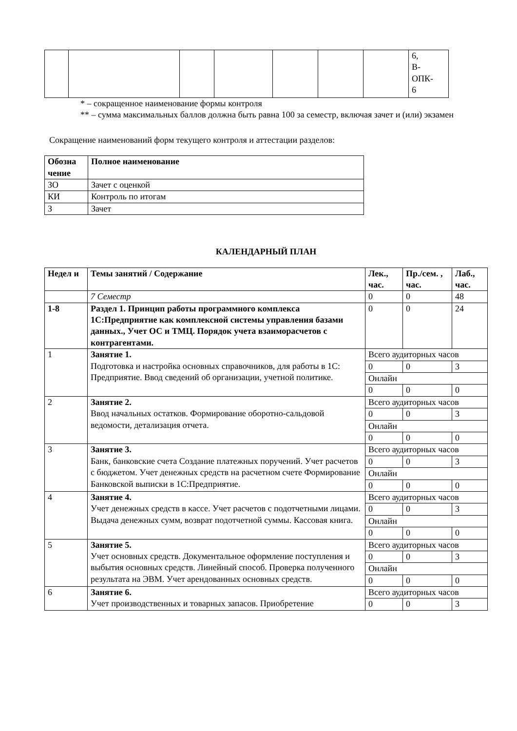| | | | | | | | 6, В- ОПК- 6 |
* – сокращенное наименование формы контроля
** – сумма максимальных баллов должна быть равна 100 за семестр, включая зачет и (или) экзамен
Сокращение наименований форм текущего контроля и аттестации разделов:
| Обозна чение | Полное наименование |
| --- | --- |
| ЗО | Зачет с оценкой |
| КИ | Контроль по итогам |
| З | Зачет |
КАЛЕНДАРНЫЙ ПЛАН
| Недел и | Темы занятий / Содержание | Лек., час. | Пр./сем. , час. | Лаб., час. |
| --- | --- | --- | --- | --- |
| | 7 Семестр | 0 | 0 | 48 |
| 1-8 | Раздел 1. Принцип работы программного комплекса 1С:Предприятие как комплексной системы управления базами данных., Учет ОС и ТМЦ. Порядок учета взаиморасчетов с контрагентами. | 0 | 0 | 24 |
| 1 | Занятие 1. Подготовка и настройка основных справочников, для работы в 1С: Предприятие. Ввод сведений об организации, учетной политике. | Всего аудиторных часов | | |
| | | 0 | 0 | 3 |
| | | Онлайн | | |
| | | 0 | 0 | 0 |
| 2 | Занятие 2. Ввод начальных остатков. Формирование оборотно-сальдовой ведомости, детализация отчета. | Всего аудиторных часов | | |
| | | 0 | 0 | 3 |
| | | Онлайн | | |
| | | 0 | 0 | 0 |
| 3 | Занятие 3. Банк, банковские счета Создание платежных поручений. Учет расчетов с бюджетом. Учет денежных средств на расчетном счете Формирование Банковской выписки в 1С:Предприятие. | Всего аудиторных часов | | |
| | | 0 | 0 | 3 |
| | | Онлайн | | |
| | | 0 | 0 | 0 |
| 4 | Занятие 4. Учет денежных средств в кассе. Учет расчетов с подотчетными лицами. Выдача денежных сумм, возврат подотчетной суммы. Кассовая книга. | Всего аудиторных часов | | |
| | | 0 | 0 | 3 |
| | | Онлайн | | |
| | | 0 | 0 | 0 |
| 5 | Занятие 5. Учет основных средств. Документальное оформление поступления и выбытия основных средств. Линейный способ. Проверка полученного результата на ЭВМ. Учет арендованных основных средств. | Всего аудиторных часов | | |
| | | 0 | 0 | 3 |
| | | Онлайн | | |
| | | 0 | 0 | 0 |
| 6 | Занятие 6. Учет производственных и товарных запасов. Приобретение | Всего аудиторных часов | | |
| | | 0 | 0 | 3 |